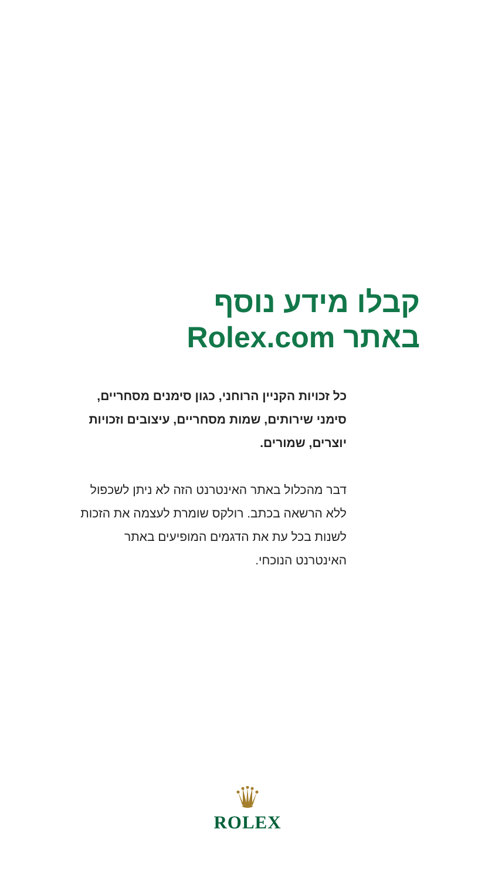קבלו מידע נוסף
באתר Rolex.com
כל זכויות הקניין הרוחני, כגון סימנים מסחריים, סימני שירותים, שמות מסחריים, עיצובים וזכויות יוצרים, שמורים.
דבר מהכלול באתר האינטרנט הזה לא ניתן לשכפול ללא הרשאה בכתב. רולקס שומרת לעצמה את הזכות לשנות בכל עת את הדגמים המופיעים באתר האינטרנט הנוכחי.
ROLEX